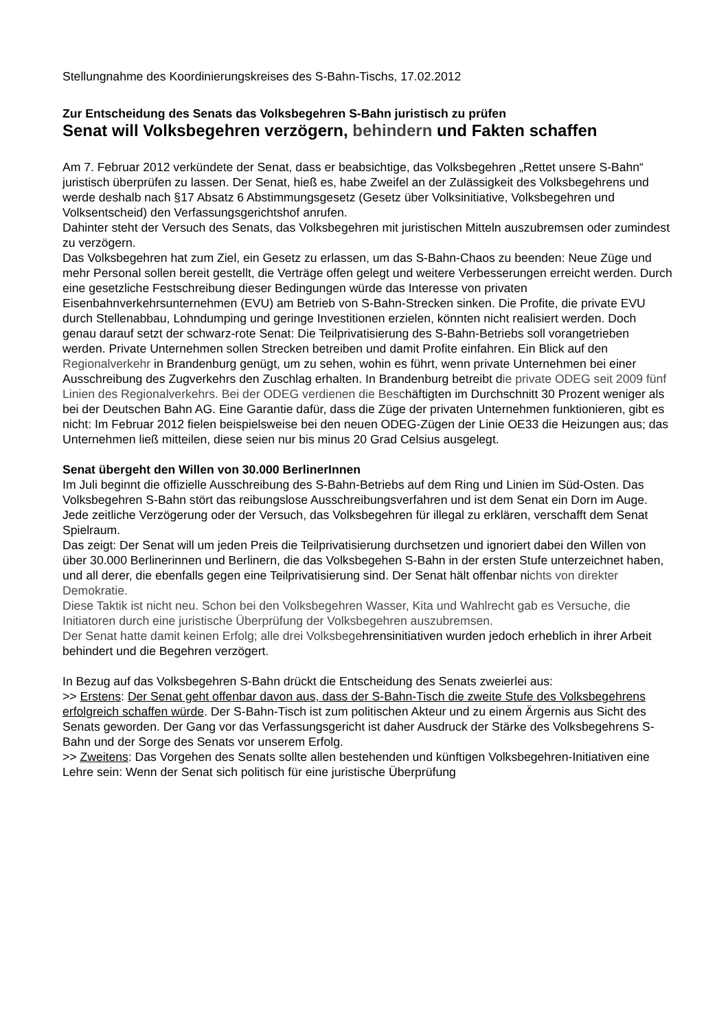Stellungnahme des Koordinierungskreises des S-Bahn-Tischs, 17.02.2012
Zur Entscheidung des Senats das Volksbegehren S-Bahn juristisch zu prüfen
Senat will Volksbegehren verzögern, behindern und Fakten schaffen
Am 7. Februar 2012 verkündete der Senat, dass er beabsichtige, das Volksbegehren „Rettet unsere S-Bahn“ juristisch überprüfen zu lassen. Der Senat, hieß es, habe Zweifel an der Zulässigkeit des Volksbegehrens und werde deshalb nach §17 Absatz 6 Abstimmungsgesetz (Gesetz über Volksinitiative, Volksbegehren und Volksentscheid) den Verfassungsgerichtshof anrufen.
Dahinter steht der Versuch des Senats, das Volksbegehren mit juristischen Mitteln auszubremsen oder zumindest zu verzögern.
Das Volksbegehren hat zum Ziel, ein Gesetz zu erlassen, um das S-Bahn-Chaos zu beenden: Neue Züge und mehr Personal sollen bereit gestellt, die Verträge offen gelegt und weitere Verbesserungen erreicht werden. Durch eine gesetzliche Festschreibung dieser Bedingungen würde das Interesse von privaten Eisenbahnverkehrsunternehmen (EVU) am Betrieb von S-Bahn-Strecken sinken. Die Profite, die private EVU durch Stellenabbau, Lohndumping und geringe Investitionen erzielen, könnten nicht realisiert werden. Doch genau darauf setzt der schwarz-rote Senat: Die Teilprivatisierung des S-Bahn-Betriebs soll vorangetrieben werden. Private Unternehmen sollen Strecken betreiben und damit Profite einfahren. Ein Blick auf den Regionalverkehr in Brandenburg genügt, um zu sehen, wohin es führt, wenn private Unternehmen bei einer Ausschreibung des Zugverkehrs den Zuschlag erhalten. In Brandenburg betreibt die private ODEG seit 2009 fünf Linien des Regionalverkehrs. Bei der ODEG verdienen die Beschäftigten im Durchschnitt 30 Prozent weniger als bei der Deutschen Bahn AG. Eine Garantie dafür, dass die Züge der privaten Unternehmen funktionieren, gibt es nicht: Im Februar 2012 fielen beispielsweise bei den neuen ODEG-Zügen der Linie OE33 die Heizungen aus; das Unternehmen ließ mitteilen, diese seien nur bis minus 20 Grad Celsius ausgelegt.
Senat übergeht den Willen von 30.000 BerlinerInnen
Im Juli beginnt die offizielle Ausschreibung des S-Bahn-Betriebs auf dem Ring und Linien im Süd-Osten. Das Volksbegehren S-Bahn stört das reibungslose Ausschreibungsverfahren und ist dem Senat ein Dorn im Auge. Jede zeitliche Verzögerung oder der Versuch, das Volksbegehren für illegal zu erklären, verschafft dem Senat Spielraum.
Das zeigt: Der Senat will um jeden Preis die Teilprivatisierung durchsetzen und ignoriert dabei den Willen von über 30.000 Berlinerinnen und Berlinern, die das Volksbegehen S-Bahn in der ersten Stufe unterzeichnet haben, und all derer, die ebenfalls gegen eine Teilprivatisierung sind. Der Senat hält offenbar nichts von direkter Demokratie.
Diese Taktik ist nicht neu. Schon bei den Volksbegehren Wasser, Kita und Wahlrecht gab es Versuche, die Initiatoren durch eine juristische Überprüfung der Volksbegehren auszubremsen.
Der Senat hatte damit keinen Erfolg; alle drei Volksbegehrensinitiativen wurden jedoch erheblich in ihrer Arbeit behindert und die Begehren verzögert.
In Bezug auf das Volksbegehren S-Bahn drückt die Entscheidung des Senats zweierlei aus:
>> Erstens: Der Senat geht offenbar davon aus, dass der S-Bahn-Tisch die zweite Stufe des Volksbegehrens erfolgreich schaffen würde. Der S-Bahn-Tisch ist zum politischen Akteur und zu einem Ärgernis aus Sicht des Senats geworden. Der Gang vor das Verfassungsgericht ist daher Ausdruck der Stärke des Volksbegehrens S-Bahn und der Sorge des Senats vor unserem Erfolg.
>> Zweitens: Das Vorgehen des Senats sollte allen bestehenden und künftigen Volksbegehren-Initiativen eine Lehre sein: Wenn der Senat sich politisch für eine juristische Überprüfung